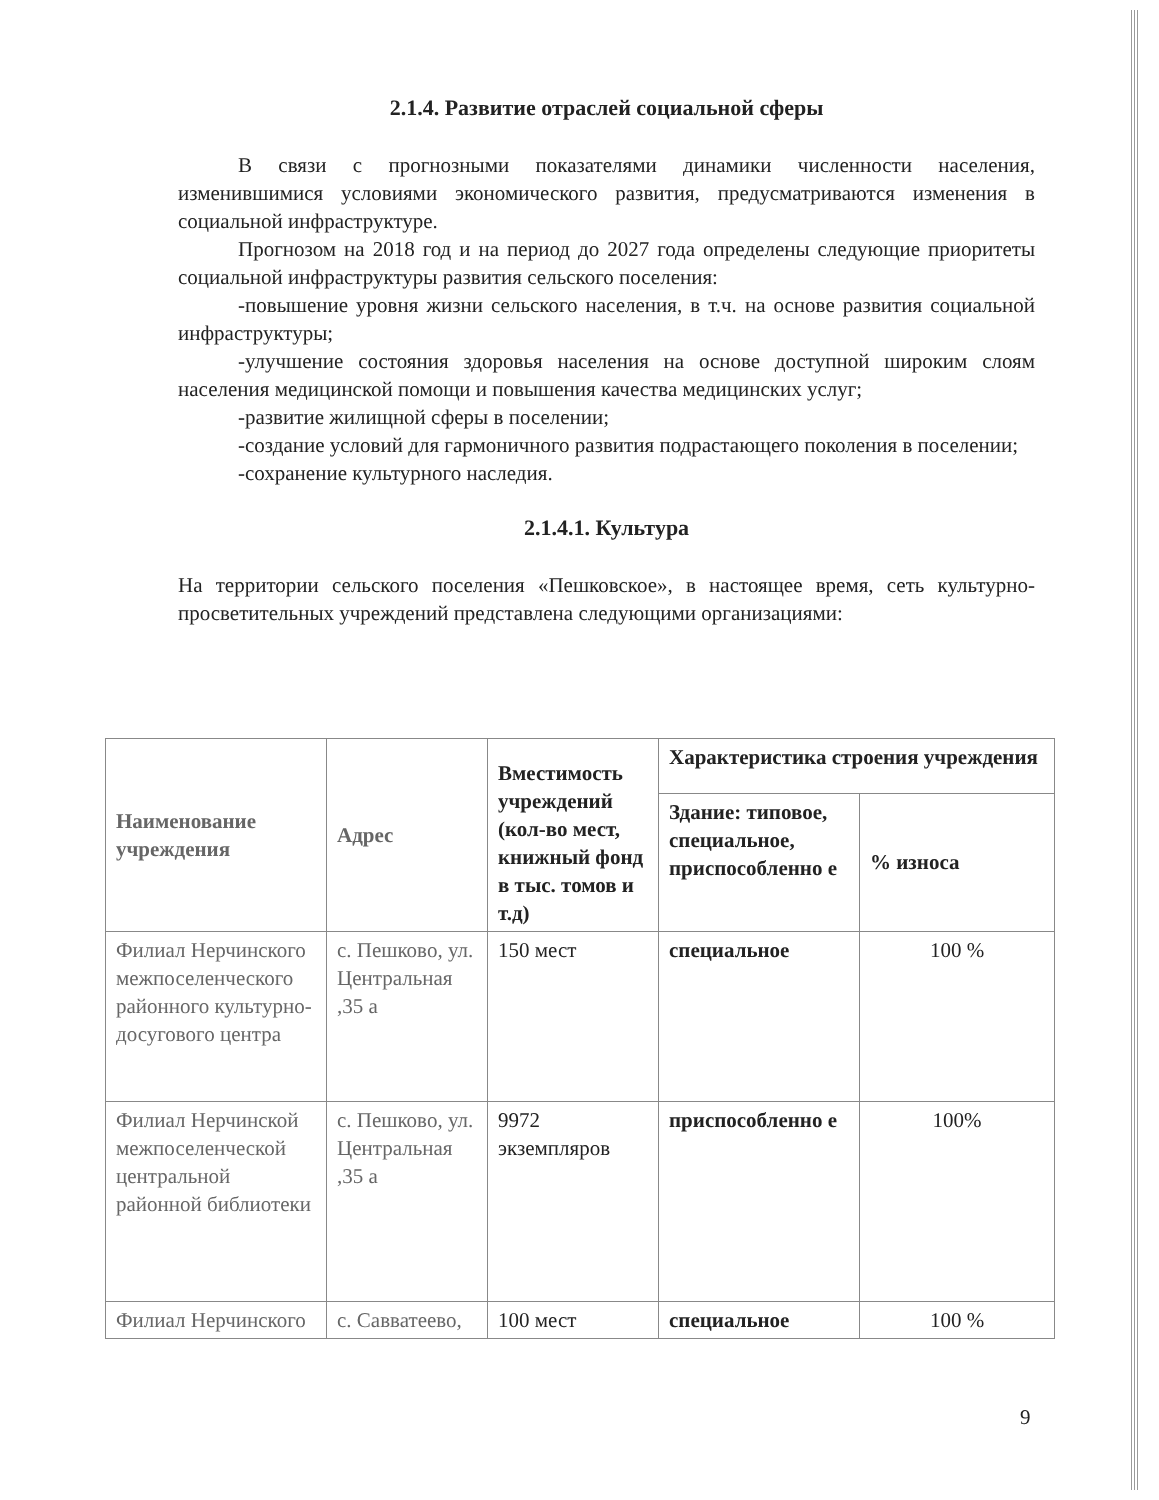2.1.4. Развитие отраслей социальной сферы
В связи с прогнозными показателями динамики численности населения, изменившимися условиями экономического развития, предусматриваются изменения в социальной инфраструктуре.
Прогнозом на 2018 год и на период до 2027 года определены следующие приоритеты социальной инфраструктуры развития сельского поселения:
-повышение уровня жизни сельского населения, в т.ч. на основе развития социальной инфраструктуры;
-улучшение состояния здоровья населения на основе доступной широким слоям населения медицинской помощи и повышения качества медицинских услуг;
-развитие жилищной сферы в поселении;
-создание условий для гармоничного развития подрастающего поколения в поселении;
-сохранение культурного наследия.
2.1.4.1. Культура
На территории сельского поселения «Пешковское», в настоящее время, сеть культурно-просветительных учреждений представлена следующими организациями:
| Наименование учреждения | Адрес | Вместимость учреждений (кол-во мест, книжный фонд в тыс. томов и т.д) | Характеристика строения учреждения | |
| --- | --- | --- | --- | --- |
| | | | Здание: типовое, специальное, приспособленно е | % износа |
| Филиал Нерчинского межпоселенческого районного культурно-досугового центра | с. Пешково, ул. Центральная ,35 а | 150 мест | специальное | 100 % |
| Филиал Нерчинской межпоселенческой центральной районной библиотеки | с. Пешково, ул. Центральная ,35 а | 9972 экземпляров | приспособленно е | 100% |
| Филиал Нерчинского | с. Савватеево, | 100 мест | специальное | 100 % |
9